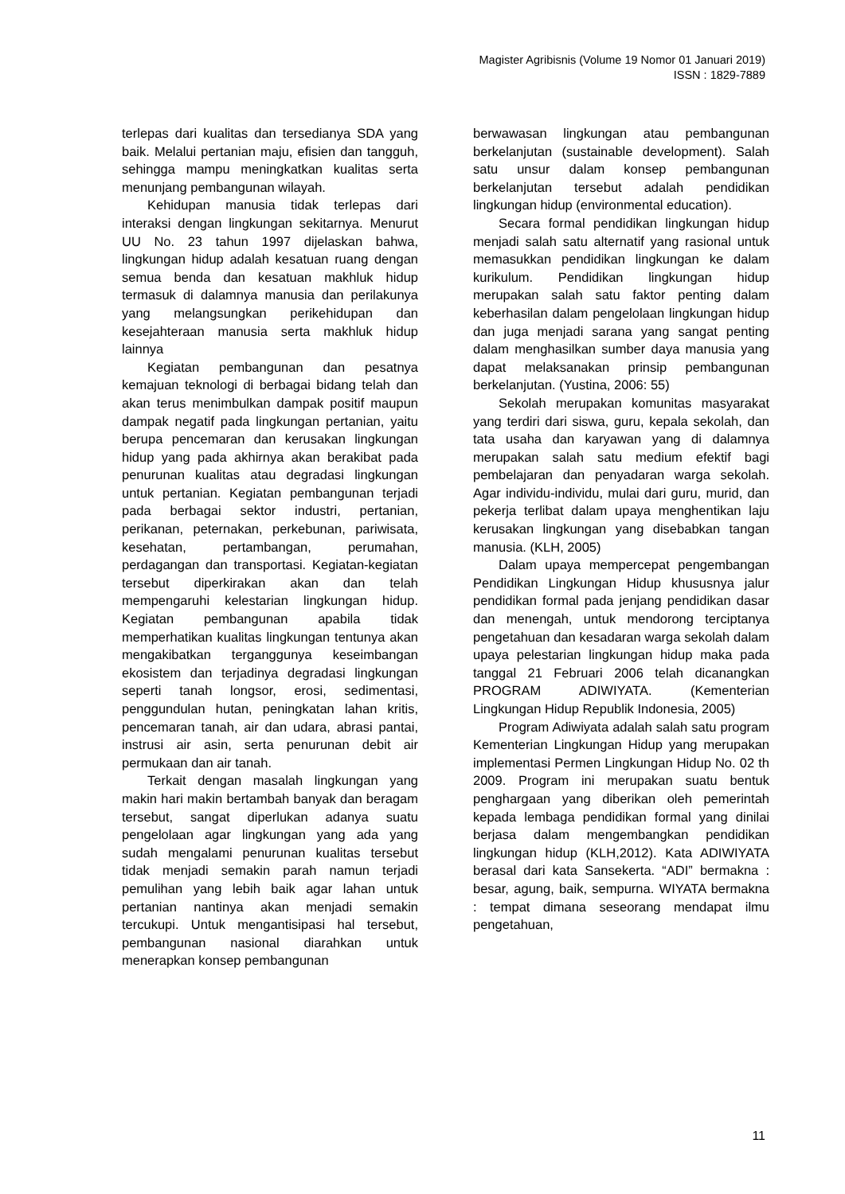Magister Agribisnis (Volume 19 Nomor 01 Januari 2019)
ISSN : 1829-7889
terlepas dari kualitas dan tersedianya SDA yang baik. Melalui pertanian maju, efisien dan tangguh, sehingga mampu meningkatkan kualitas serta menunjang pembangunan wilayah.
Kehidupan manusia tidak terlepas dari interaksi dengan lingkungan sekitarnya. Menurut UU No. 23 tahun 1997 dijelaskan bahwa, lingkungan hidup adalah kesatuan ruang dengan semua benda dan kesatuan makhluk hidup termasuk di dalamnya manusia dan perilakunya yang melangsungkan perikehidupan dan kesejahteraan manusia serta makhluk hidup lainnya
Kegiatan pembangunan dan pesatnya kemajuan teknologi di berbagai bidang telah dan akan terus menimbulkan dampak positif maupun dampak negatif pada lingkungan pertanian, yaitu berupa pencemaran dan kerusakan lingkungan hidup yang pada akhirnya akan berakibat pada penurunan kualitas atau degradasi lingkungan untuk pertanian. Kegiatan pembangunan terjadi pada berbagai sektor industri, pertanian, perikanan, peternakan, perkebunan, pariwisata, kesehatan, pertambangan, perumahan, perdagangan dan transportasi. Kegiatan-kegiatan tersebut diperkirakan akan dan telah mempengaruhi kelestarian lingkungan hidup. Kegiatan pembangunan apabila tidak memperhatikan kualitas lingkungan tentunya akan mengakibatkan terganggunya keseimbangan ekosistem dan terjadinya degradasi lingkungan seperti tanah longsor, erosi, sedimentasi, penggundulan hutan, peningkatan lahan kritis, pencemaran tanah, air dan udara, abrasi pantai, instrusi air asin, serta penurunan debit air permukaan dan air tanah.
Terkait dengan masalah lingkungan yang makin hari makin bertambah banyak dan beragam tersebut, sangat diperlukan adanya suatu pengelolaan agar lingkungan yang ada yang sudah mengalami penurunan kualitas tersebut tidak menjadi semakin parah namun terjadi pemulihan yang lebih baik agar lahan untuk pertanian nantinya akan menjadi semakin tercukupi. Untuk mengantisipasi hal tersebut, pembangunan nasional diarahkan untuk menerapkan konsep pembangunan
berwawasan lingkungan atau pembangunan berkelanjutan (sustainable development). Salah satu unsur dalam konsep pembangunan berkelanjutan tersebut adalah pendidikan lingkungan hidup (environmental education).
Secara formal pendidikan lingkungan hidup menjadi salah satu alternatif yang rasional untuk memasukkan pendidikan lingkungan ke dalam kurikulum. Pendidikan lingkungan hidup merupakan salah satu faktor penting dalam keberhasilan dalam pengelolaan lingkungan hidup dan juga menjadi sarana yang sangat penting dalam menghasilkan sumber daya manusia yang dapat melaksanakan prinsip pembangunan berkelanjutan. (Yustina, 2006: 55)
Sekolah merupakan komunitas masyarakat yang terdiri dari siswa, guru, kepala sekolah, dan tata usaha dan karyawan yang di dalamnya merupakan salah satu medium efektif bagi pembelajaran dan penyadaran warga sekolah. Agar individu-individu, mulai dari guru, murid, dan pekerja terlibat dalam upaya menghentikan laju kerusakan lingkungan yang disebabkan tangan manusia. (KLH, 2005)
Dalam upaya mempercepat pengembangan Pendidikan Lingkungan Hidup khususnya jalur pendidikan formal pada jenjang pendidikan dasar dan menengah, untuk mendorong terciptanya pengetahuan dan kesadaran warga sekolah dalam upaya pelestarian lingkungan hidup maka pada tanggal 21 Februari 2006 telah dicanangkan PROGRAM ADIWIYATA. (Kementerian Lingkungan Hidup Republik Indonesia, 2005)
Program Adiwiyata adalah salah satu program Kementerian Lingkungan Hidup yang merupakan implementasi Permen Lingkungan Hidup No. 02 th 2009. Program ini merupakan suatu bentuk penghargaan yang diberikan oleh pemerintah kepada lembaga pendidikan formal yang dinilai berjasa dalam mengembangkan pendidikan lingkungan hidup (KLH,2012). Kata ADIWIYATA berasal dari kata Sansekerta. “ADI” bermakna : besar, agung, baik, sempurna. WIYATA bermakna : tempat dimana seseorang mendapat ilmu pengetahuan,
11